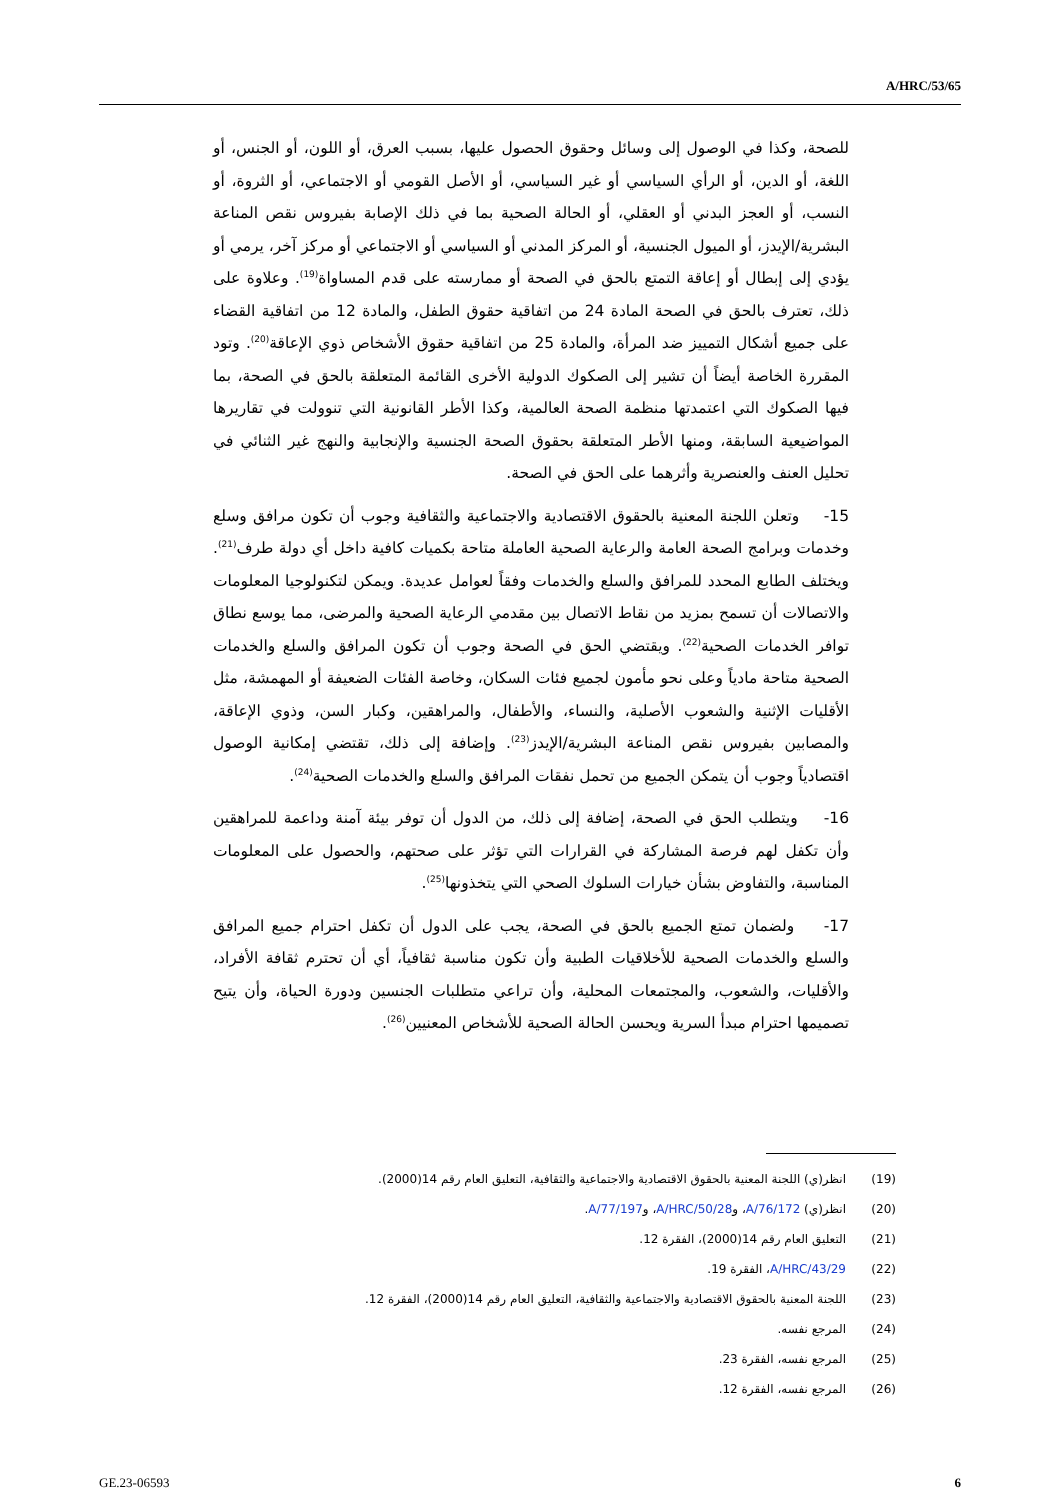A/HRC/53/65
للصحة، وكذا في الوصول إلى وسائل وحقوق الحصول عليها، بسبب العرق، أو اللون، أو الجنس، أو اللغة، أو الدين، أو الرأي السياسي أو غير السياسي، أو الأصل القومي أو الاجتماعي، أو الثروة، أو النسب، أو العجز البدني أو العقلي، أو الحالة الصحية بما في ذلك الإصابة بفيروس نقص المناعة البشرية/الإيدز، أو الميول الجنسية، أو المركز المدني أو السياسي أو الاجتماعي أو مركز آخر، يرمي أو يؤدي إلى إبطال أو إعاقة التمتع بالحق في الصحة أو ممارسته على قدم المساواة<sup>(19)</sup>. وعلاوة على ذلك، تعترف بالحق في الصحة المادة 24 من اتفاقية حقوق الطفل، والمادة 12 من اتفاقية القضاء على جميع أشكال التمييز ضد المرأة، والمادة 25 من اتفاقية حقوق الأشخاص ذوي الإعاقة<sup>(20)</sup>. وتود المقررة الخاصة أيضاً أن تشير إلى الصكوك الدولية الأخرى القائمة المتعلقة بالحق في الصحة، بما فيها الصكوك التي اعتمدتها منظمة الصحة العالمية، وكذا الأطر القانونية التي تنوولت في تقاريرها المواضيعية السابقة، ومنها الأطر المتعلقة بحقوق الصحة الجنسية والإنجابية والنهج غير الثنائي في تحليل العنف والعنصرية وأثرهما على الحق في الصحة.
15- وتعلن اللجنة المعنية بالحقوق الاقتصادية والاجتماعية والثقافية وجوب أن تكون مرافق وسلع وخدمات وبرامج الصحة العامة والرعاية الصحية العاملة متاحة بكميات كافية داخل أي دولة طرف<sup>(21)</sup>. ويختلف الطابع المحدد للمرافق والسلع والخدمات وفقاً لعوامل عديدة. ويمكن لتكنولوجيا المعلومات والاتصالات أن تسمح بمزيد من نقاط الاتصال بين مقدمي الرعاية الصحية والمرضى، مما يوسع نطاق توافر الخدمات الصحية<sup>(22)</sup>. ويقتضي الحق في الصحة وجوب أن تكون المرافق والسلع والخدمات الصحية متاحة مادياً وعلى نحو مأمون لجميع فئات السكان، وخاصة الفئات الضعيفة أو المهمشة، مثل الأقليات الإثنية والشعوب الأصلية، والنساء، والأطفال، والمراهقين، وكبار السن، وذوي الإعاقة، والمصابين بفيروس نقص المناعة البشرية/الإيدز<sup>(23)</sup>. وإضافة إلى ذلك، تقتضي إمكانية الوصول اقتصادياً وجوب أن يتمكن الجميع من تحمل نفقات المرافق والسلع والخدمات الصحية<sup>(24)</sup>.
16- ويتطلب الحق في الصحة، إضافة إلى ذلك، من الدول أن توفر بيئة آمنة وداعمة للمراهقين وأن تكفل لهم فرصة المشاركة في القرارات التي تؤثر على صحتهم، والحصول على المعلومات المناسبة، والتفاوض بشأن خيارات السلوك الصحي التي يتخذونها<sup>(25)</sup>.
17- ولضمان تمتع الجميع بالحق في الصحة، يجب على الدول أن تكفل احترام جميع المرافق والسلع والخدمات الصحية للأخلاقيات الطبية وأن تكون مناسبة ثقافياً، أي أن تحترم ثقافة الأفراد، والأقليات، والشعوب، والمجتمعات المحلية، وأن تراعي متطلبات الجنسين ودورة الحياة، وأن يتيح تصميمها احترام مبدأ السرية ويحسن الحالة الصحية للأشخاص المعنيين<sup>(26)</sup>.
(19) انظر(ي) اللجنة المعنية بالحقوق الاقتصادية والاجتماعية والثقافية، التعليق العام رقم 14(2000).
(20) انظر(ي) A/76/172، وA/HRC/50/28، وA/77/197.
(21) التعليق العام رقم 14(2000)، الفقرة 12.
(22) A/HRC/43/29، الفقرة 19.
(23) اللجنة المعنية بالحقوق الاقتصادية والاجتماعية والثقافية، التعليق العام رقم 14(2000)، الفقرة 12.
(24) المرجع نفسه.
(25) المرجع نفسه، الفقرة 23.
(26) المرجع نفسه، الفقرة 12.
GE.23-06593 6